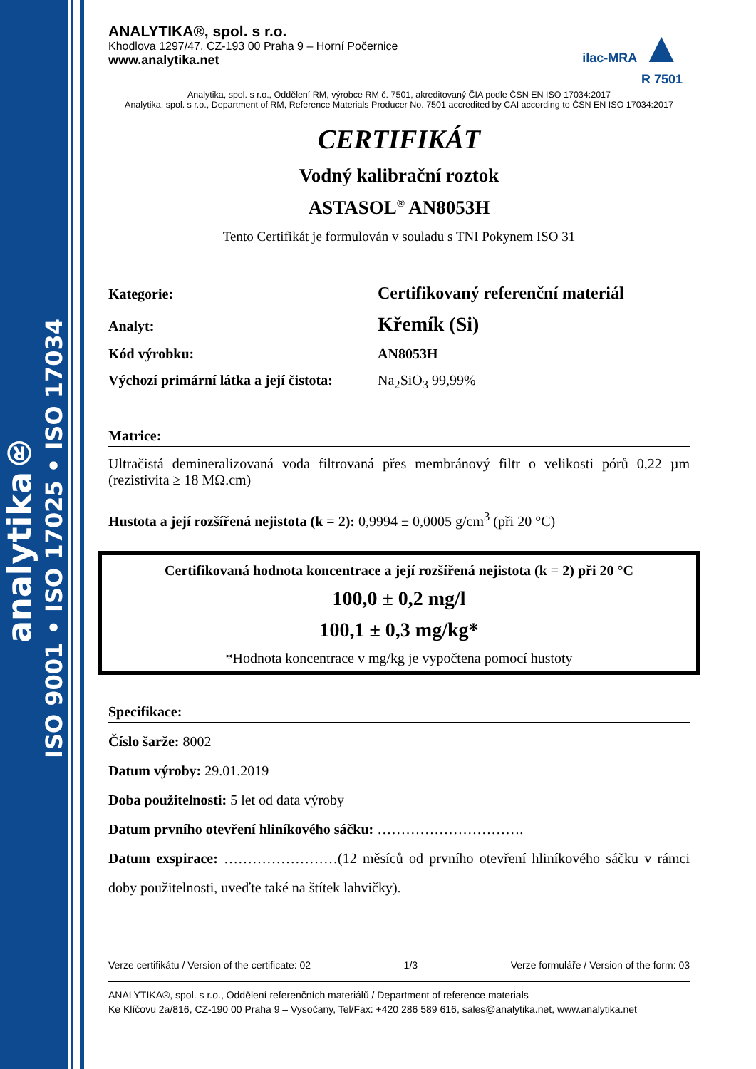analytika®
ISO 9001 • ISO 17025 • ISO 17034
ANALYTIKA®, spol. s r.o.
Khodlova 1297/47, CZ-193 00 Praha 9 – Horní Počernice
www.analytika.net
ilac-MRA ▲
R 7501
Analytika, spol. s r.o., Oddělení RM, výrobce RM č. 7501, akreditovaný ČIA podle ČSN EN ISO 17034:2017
Analytika, spol. s r.o., Department of RM, Reference Materials Producer No. 7501 accredited by CAI according to ČSN EN ISO 17034:2017
CERTIFIKÁT
Vodný kalibrační roztok
ASTASOL<sup>®</sup> AN8053H
Tento Certifikát je formulován v souladu s TNI Pokynem ISO 31
Kategorie:
Certifikovaný referenční materiál
Analyt:
Křemík (Si)
Kód výrobku: AN8053H
Výchozí primární látka a její čistota:
Na<sub>2</sub>SiO<sub>3</sub> 99,99%
Matrice:
Ultračistá demineralizovaná voda filtrovaná přes membránový filtr o velikosti pórů 0,22 µm (rezistivita ≥ 18 MΩ.cm)
Hustota a její rozšířená nejistota (k = 2): 0,9994 ± 0,0005 g/cm<sup>3</sup> (při 20 °C)
Certifikovaná hodnota koncentrace a její rozšířená nejistota (k = 2) při 20 °C
100,0 ± 0,2 mg/l
100,1 ± 0,3 mg/kg*
*Hodnota koncentrace v mg/kg je vypočtena pomocí hustoty
Specifikace:
Číslo šarže: 8002
Datum výroby: 29.01.2019
Doba použitelnosti: 5 let od data výroby
Datum prvního otevření hliníkového sáčku: ………………………….
Datum exspirace: ……………………(12 měsíců od prvního otevření hliníkového sáčku v rámci doby použitelnosti, uveďte také na štítek lahvičky).
Verze certifikátu / Version of the certificate: 02 1/3 Verze formuláře / Version of the form: 03
ANALYTIKA®, spol. s r.o., Oddělení referenčních materiálů / Department of reference materials
Ke Klíčovu 2a/816, CZ-190 00 Praha 9 – Vysočany, Tel/Fax: +420 286 589 616, sales@analytika.net, www.analytika.net